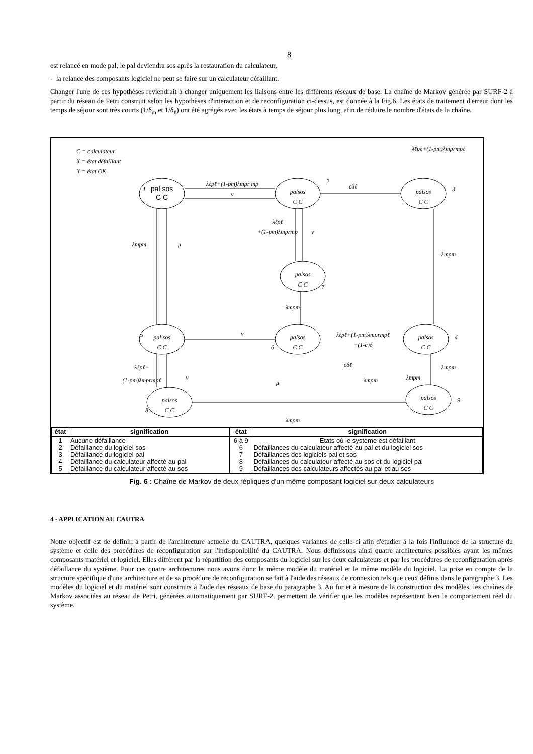8
est relancé en mode pal, le pal deviendra sos après la restauration du calculateur,
- la relance des composants logiciel ne peut se faire sur un calculateur défaillant.
Changer l'une de ces hypothèses reviendrait à changer uniquement les liaisons entre les différents réseaux de base. La chaîne de Markov générée par SURF-2 à partir du réseau de Petri construit selon les hypothèses d'interaction et de reconfiguration ci-dessus, est donnée à la Fig.6. Les états de traitement d'erreur dont les temps de séjour sont très courts (1/δ<sub>m</sub> et 1/δ<sub>ℓ</sub>) ont été agrégés avec les états à temps de séjour plus long, afin de réduire le nombre d'états de la chaîne.
C = calculateur
X = état défaillant
X = état OK
pal sos
C C
palsos
C C
palsos
C C
palsos
C C
pal sos
C C
palsos
C C
palsos
C C
palsos
C C
palsos
C C
1
2
3
7
5
6
4
8
9
λℓpℓ+(1-pm)λmpr mp
ν
cδℓ
λmpm
μ
λℓpℓ
+(1-pm)λmprmp
ν
λmpm
λℓpℓ+(1-pm)λmprmpℓ
ν
λℓpℓ+(1-pm)λmprmpℓ
+(1-c)δ
λmpm
cδℓ
λℓpℓ+
(1-pm)λmprmpℓ
ν
λmpm
λmpm
λmpm
μ
λmpm
| état | signification | état | signification |
| --- | --- | --- | --- |
| 1 | Aucune défaillance | 6 à 9 | Etats où le système est défaillant |
| 2 | Défaillance du logiciel sos | 6 | Défaillances du calculateur affecté au pal et du logiciel sos |
| 3 | Défaillance du logiciel pal | 7 | Défaillances des logiciels pal et sos |
| 4 | Défaillance du calculateur affecté au pal | 8 | Défaillances du calculateur affecté au sos et du logiciel pal |
| 5 | Défaillance du calculateur affecté au sos | 9 | Défaillances des calculateurs affectés au pal et au sos |
Fig. 6 : Chaîne de Markov de deux répliques d'un même composant logiciel sur deux calculateurs
4 - APPLICATION AU CAUTRA
Notre objectif est de définir, à partir de l'architecture actuelle du CAUTRA, quelques variantes de celle-ci afin d'étudier à la fois l'influence de la structure du système et celle des procédures de reconfiguration sur l'indisponibilité du CAUTRA. Nous définissons ainsi quatre architectures possibles ayant les mêmes composants matériel et logiciel. Elles diffèrent par la répartition des composants du logiciel sur les deux calculateurs et par les procédures de reconfiguration après défaillance du système. Pour ces quatre architectures nous avons donc le même modèle du matériel et le même modèle du logiciel. La prise en compte de la structure spécifique d'une architecture et de sa procédure de reconfiguration se fait à l'aide des réseaux de connexion tels que ceux définis dans le paragraphe 3. Les modèles du logiciel et du matériel sont construits à l'aide des réseaux de base du paragraphe 3. Au fur et à mesure de la construction des modèles, les chaînes de Markov associées au réseau de Petri, générées automatiquement par SURF-2, permettent de vérifier que les modèles représentent bien le comportement réel du système.